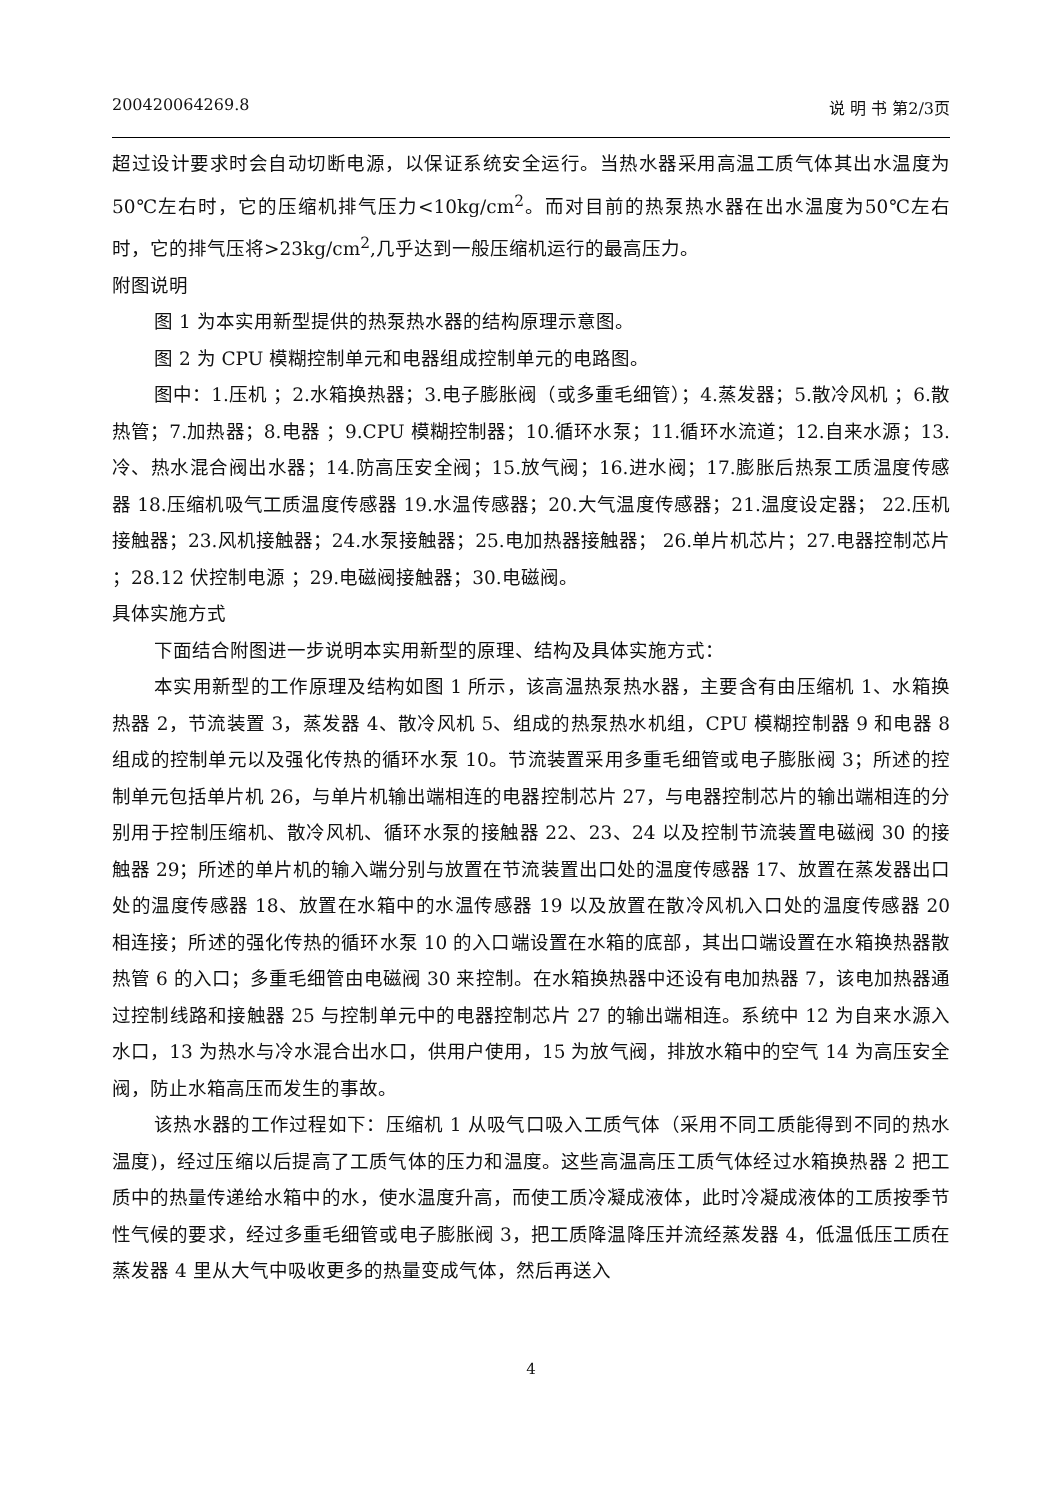200420064269.8 说 明 书 第2/3页
超过设计要求时会自动切断电源，以保证系统安全运行。当热水器采用高温工质气体其出水温度为 50℃左右时，它的压缩机排气压力<10kg/cm<sup>2</sup>。而对目前的热泵热水器在出水温度为50℃左右时，它的排气压将>23kg/cm<sup>2</sup>,几乎达到一般压缩机运行的最高压力。
附图说明
图 1 为本实用新型提供的热泵热水器的结构原理示意图。
图 2 为 CPU 模糊控制单元和电器组成控制单元的电路图。
图中：1.压机 ；2.水箱换热器；3.电子膨胀阀（或多重毛细管）；4.蒸发器；5.散冷风机 ；6.散热管；7.加热器；8.电器 ；9.CPU 模糊控制器；10.循环水泵；11.循环水流道；12.自来水源；13.冷、热水混合阀出水器；14.防高压安全阀；15.放气阀；16.进水阀；17.膨胀后热泵工质温度传感器 18.压缩机吸气工质温度传感器 19.水温传感器；20.大气温度传感器；21.温度设定器； 22.压机接触器；23.风机接触器；24.水泵接触器；25.电加热器接触器； 26.单片机芯片；27.电器控制芯片 ；28.12 伏控制电源 ；29.电磁阀接触器；30.电磁阀。
具体实施方式
下面结合附图进一步说明本实用新型的原理、结构及具体实施方式：
本实用新型的工作原理及结构如图 1 所示，该高温热泵热水器，主要含有由压缩机 1、水箱换热器 2，节流装置 3，蒸发器 4、散冷风机 5、组成的热泵热水机组，CPU 模糊控制器 9 和电器 8 组成的控制单元以及强化传热的循环水泵 10。节流装置采用多重毛细管或电子膨胀阀 3；所述的控制单元包括单片机 26，与单片机输出端相连的电器控制芯片 27，与电器控制芯片的输出端相连的分别用于控制压缩机、散冷风机、循环水泵的接触器 22、23、24 以及控制节流装置电磁阀 30 的接触器 29；所述的单片机的输入端分别与放置在节流装置出口处的温度传感器 17、放置在蒸发器出口处的温度传感器 18、放置在水箱中的水温传感器 19 以及放置在散冷风机入口处的温度传感器 20 相连接；所述的强化传热的循环水泵 10 的入口端设置在水箱的底部，其出口端设置在水箱换热器散热管 6 的入口；多重毛细管由电磁阀 30 来控制。在水箱换热器中还设有电加热器 7，该电加热器通过控制线路和接触器 25 与控制单元中的电器控制芯片 27 的输出端相连。系统中 12 为自来水源入水口，13 为热水与冷水混合出水口，供用户使用，15 为放气阀，排放水箱中的空气 14 为高压安全阀，防止水箱高压而发生的事故。
该热水器的工作过程如下：压缩机 1 从吸气口吸入工质气体（采用不同工质能得到不同的热水温度)，经过压缩以后提高了工质气体的压力和温度。这些高温高压工质气体经过水箱换热器 2 把工质中的热量传递给水箱中的水，使水温度升高，而使工质冷凝成液体，此时冷凝成液体的工质按季节性气候的要求，经过多重毛细管或电子膨胀阀 3，把工质降温降压并流经蒸发器 4，低温低压工质在蒸发器 4 里从大气中吸收更多的热量变成气体，然后再送入
4